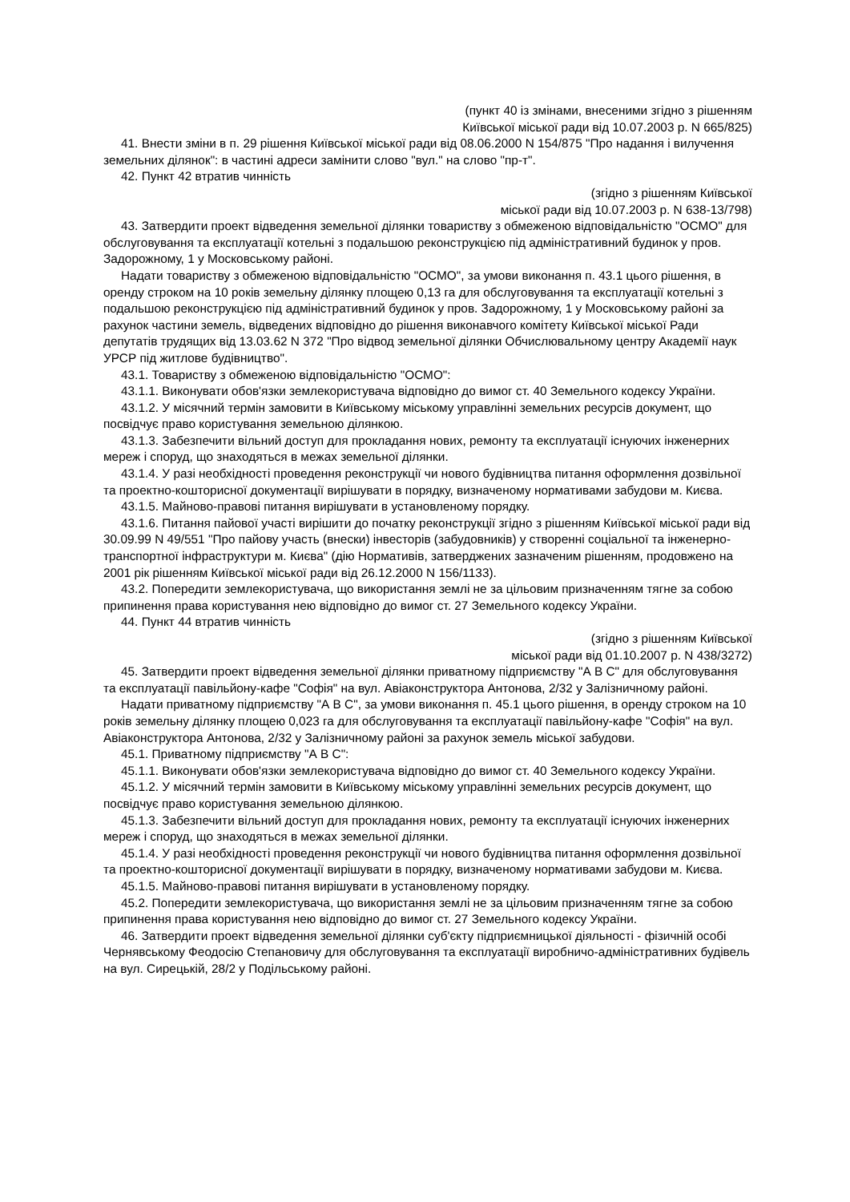(пункт 40 із змінами, внесеними згідно з рішенням
Київської міської ради від 10.07.2003 р. N 665/825)
41. Внести зміни в п. 29 рішення Київської міської ради від 08.06.2000 N 154/875 "Про надання і вилучення земельних ділянок": в частині адреси замінити слово "вул." на слово "пр-т".
42. Пункт 42 втратив чинність
(згідно з рішенням Київської
міської ради від 10.07.2003 р. N 638-13/798)
43. Затвердити проект відведення земельної ділянки товариству з обмеженою відповідальністю "ОСМО" для обслуговування та експлуатації котельні з подальшою реконструкцією під адміністративний будинок у пров. Задорожному, 1 у Московському районі.
Надати товариству з обмеженою відповідальністю "ОСМО", за умови виконання п. 43.1 цього рішення, в оренду строком на 10 років земельну ділянку площею 0,13 га для обслуговування та експлуатації котельні з подальшою реконструкцією під адміністративний будинок у пров. Задорожному, 1 у Московському районі за рахунок частини земель, відведених відповідно до рішення виконавчого комітету Київської міської Ради депутатів трудящих від 13.03.62 N 372 "Про відвод земельної ділянки Обчислювальному центру Академії наук УРСР під житлове будівництво".
43.1. Товариству з обмеженою відповідальністю "ОСМО":
43.1.1. Виконувати обов'язки землекористувача відповідно до вимог ст. 40 Земельного кодексу України.
43.1.2. У місячний термін замовити в Київському міському управлінні земельних ресурсів документ, що посвідчує право користування земельною ділянкою.
43.1.3. Забезпечити вільний доступ для прокладання нових, ремонту та експлуатації існуючих інженерних мереж і споруд, що знаходяться в межах земельної ділянки.
43.1.4. У разі необхідності проведення реконструкції чи нового будівництва питання оформлення дозвільної та проектно-кошторисної документації вирішувати в порядку, визначеному нормативами забудови м. Києва.
43.1.5. Майново-правові питання вирішувати в установленому порядку.
43.1.6. Питання пайової участі вирішити до початку реконструкції згідно з рішенням Київської міської ради від 30.09.99 N 49/551 "Про пайову участь (внески) інвесторів (забудовників) у створенні соціальної та інженерно-транспортної інфраструктури м. Києва" (дію Нормативів, затверджених зазначеним рішенням, продовжено на 2001 рік рішенням Київської міської ради від 26.12.2000 N 156/1133).
43.2. Попередити землекористувача, що використання землі не за цільовим призначенням тягне за собою припинення права користування нею відповідно до вимог ст. 27 Земельного кодексу України.
44. Пункт 44 втратив чинність
(згідно з рішенням Київської
міської ради від 01.10.2007 р. N 438/3272)
45. Затвердити проект відведення земельної ділянки приватному підприємству "А В С" для обслуговування та експлуатації павільйону-кафе "Софія" на вул. Авіаконструктора Антонова, 2/32 у Залізничному районі.
Надати приватному підприємству "А В С", за умови виконання п. 45.1 цього рішення, в оренду строком на 10 років земельну ділянку площею 0,023 га для обслуговування та експлуатації павільйону-кафе "Софія" на вул. Авіаконструктора Антонова, 2/32 у Залізничному районі за рахунок земель міської забудови.
45.1. Приватному підприємству "А В С":
45.1.1. Виконувати обов'язки землекористувача відповідно до вимог ст. 40 Земельного кодексу України.
45.1.2. У місячний термін замовити в Київському міському управлінні земельних ресурсів документ, що посвідчує право користування земельною ділянкою.
45.1.3. Забезпечити вільний доступ для прокладання нових, ремонту та експлуатації існуючих інженерних мереж і споруд, що знаходяться в межах земельної ділянки.
45.1.4. У разі необхідності проведення реконструкції чи нового будівництва питання оформлення дозвільної та проектно-кошторисної документації вирішувати в порядку, визначеному нормативами забудови м. Києва.
45.1.5. Майново-правові питання вирішувати в установленому порядку.
45.2. Попередити землекористувача, що використання землі не за цільовим призначенням тягне за собою припинення права користування нею відповідно до вимог ст. 27 Земельного кодексу України.
46. Затвердити проект відведення земельної ділянки суб'єкту підприємницької діяльності - фізичній особі Чернявському Феодосію Степановичу для обслуговування та експлуатації виробничо-адміністративних будівель на вул. Сирецькій, 28/2 у Подільському районі.